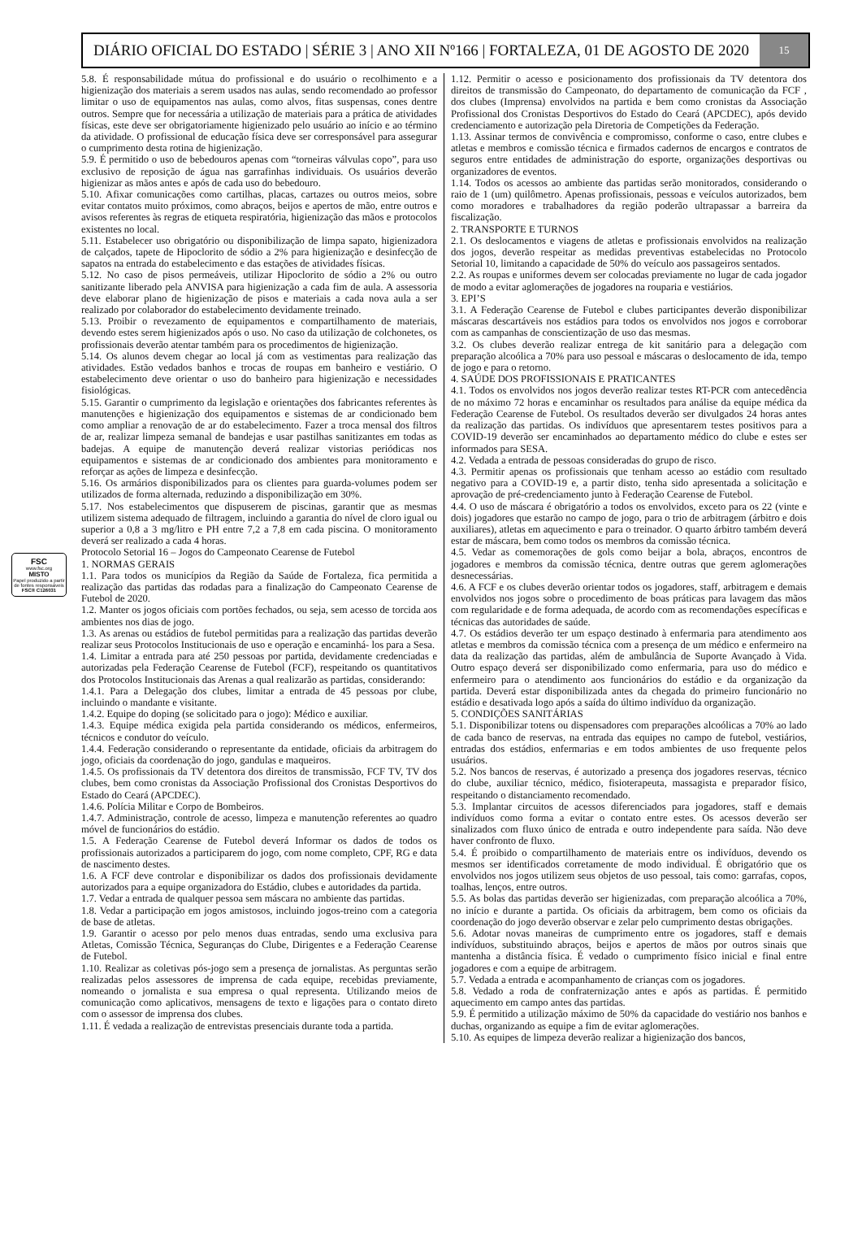DIÁRIO OFICIAL DO ESTADO | SÉRIE 3 | ANO XII Nº166 | FORTALEZA, 01 DE AGOSTO DE 2020
15
FSC
www.fsc.org
MISTO
Papel produzido a partir de fontes responsáveis
FSC® C126031
5.8. É responsabilidade mútua do profissional e do usuário o recolhimento e a higienização dos materiais a serem usados nas aulas, sendo recomendado ao professor limitar o uso de equipamentos nas aulas, como alvos, fitas suspensas, cones dentre outros. Sempre que for necessária a utilização de materiais para a prática de atividades físicas, este deve ser obrigatoriamente higienizado pelo usuário ao início e ao término da atividade. O profissional de educação física deve ser corresponsável para assegurar o cumprimento desta rotina de higienização.
5.9. É permitido o uso de bebedouros apenas com “torneiras válvulas copo”, para uso exclusivo de reposição de água nas garrafinhas individuais. Os usuários deverão higienizar as mãos antes e após de cada uso do bebedouro.
5.10. Afixar comunicações como cartilhas, placas, cartazes ou outros meios, sobre evitar contatos muito próximos, como abraços, beijos e apertos de mão, entre outros e avisos referentes às regras de etiqueta respiratória, higienização das mãos e protocolos existentes no local.
5.11. Estabelecer uso obrigatório ou disponibilização de limpa sapato, higienizadora de calçados, tapete de Hipoclorito de sódio a 2% para higienização e desinfecção de sapatos na entrada do estabelecimento e das estações de atividades físicas.
5.12. No caso de pisos permeáveis, utilizar Hipoclorito de sódio a 2% ou outro sanitizante liberado pela ANVISA para higienização a cada fim de aula. A assessoria deve elaborar plano de higienização de pisos e materiais a cada nova aula a ser realizado por colaborador do estabelecimento devidamente treinado.
5.13. Proibir o revezamento de equipamentos e compartilhamento de materiais, devendo estes serem higienizados após o uso. No caso da utilização de colchonetes, os profissionais deverão atentar também para os procedimentos de higienização.
5.14. Os alunos devem chegar ao local já com as vestimentas para realização das atividades. Estão vedados banhos e trocas de roupas em banheiro e vestiário. O estabelecimento deve orientar o uso do banheiro para higienização e necessidades fisiológicas.
5.15. Garantir o cumprimento da legislação e orientações dos fabricantes referentes às manutenções e higienização dos equipamentos e sistemas de ar condicionado bem como ampliar a renovação de ar do estabelecimento. Fazer a troca mensal dos filtros de ar, realizar limpeza semanal de bandejas e usar pastilhas sanitizantes em todas as badejas. A equipe de manutenção deverá realizar vistorias periódicas nos equipamentos e sistemas de ar condicionado dos ambientes para monitoramento e reforçar as ações de limpeza e desinfecção.
5.16. Os armários disponibilizados para os clientes para guarda-volumes podem ser utilizados de forma alternada, reduzindo a disponibilização em 30%.
5.17. Nos estabelecimentos que dispuserem de piscinas, garantir que as mesmas utilizem sistema adequado de filtragem, incluindo a garantia do nível de cloro igual ou superior a 0,8 a 3 mg/litro e PH entre 7,2 a 7,8 em cada piscina. O monitoramento deverá ser realizado a cada 4 horas.
Protocolo Setorial 16 – Jogos do Campeonato Cearense de Futebol
1. NORMAS GERAIS
1.1. Para todos os municípios da Região da Saúde de Fortaleza, fica permitida a realização das partidas das rodadas para a finalização do Campeonato Cearense de Futebol de 2020.
1.2. Manter os jogos oficiais com portões fechados, ou seja, sem acesso de torcida aos ambientes nos dias de jogo.
1.3. As arenas ou estádios de futebol permitidas para a realização das partidas deverão realizar seus Protocolos Institucionais de uso e operação e encaminhá- los para a Sesa.
1.4. Limitar a entrada para até 250 pessoas por partida, devidamente credenciadas e autorizadas pela Federação Cearense de Futebol (FCF), respeitando os quantitativos dos Protocolos Institucionais das Arenas a qual realizarão as partidas, considerando:
1.4.1. Para a Delegação dos clubes, limitar a entrada de 45 pessoas por clube, incluindo o mandante e visitante.
1.4.2. Equipe do doping (se solicitado para o jogo): Médico e auxiliar.
1.4.3. Equipe médica exigida pela partida considerando os médicos, enfermeiros, técnicos e condutor do veículo.
1.4.4. Federação considerando o representante da entidade, oficiais da arbitragem do jogo, oficiais da coordenação do jogo, gandulas e maqueiros.
1.4.5. Os profissionais da TV detentora dos direitos de transmissão, FCF TV, TV dos clubes, bem como cronistas da Associação Profissional dos Cronistas Desportivos do Estado do Ceará (APCDEC).
1.4.6. Polícia Militar e Corpo de Bombeiros.
1.4.7. Administração, controle de acesso, limpeza e manutenção referentes ao quadro móvel de funcionários do estádio.
1.5. A Federação Cearense de Futebol deverá Informar os dados de todos os profissionais autorizados a participarem do jogo, com nome completo, CPF, RG e data de nascimento destes.
1.6. A FCF deve controlar e disponibilizar os dados dos profissionais devidamente autorizados para a equipe organizadora do Estádio, clubes e autoridades da partida.
1.7. Vedar a entrada de qualquer pessoa sem máscara no ambiente das partidas.
1.8. Vedar a participação em jogos amistosos, incluindo jogos-treino com a categoria de base de atletas.
1.9. Garantir o acesso por pelo menos duas entradas, sendo uma exclusiva para Atletas, Comissão Técnica, Seguranças do Clube, Dirigentes e a Federação Cearense de Futebol.
1.10. Realizar as coletivas pós-jogo sem a presença de jornalistas. As perguntas serão realizadas pelos assessores de imprensa de cada equipe, recebidas previamente, nomeando o jornalista e sua empresa o qual representa. Utilizando meios de comunicação como aplicativos, mensagens de texto e ligações para o contato direto com o assessor de imprensa dos clubes.
1.11. É vedada a realização de entrevistas presenciais durante toda a partida.
1.12. Permitir o acesso e posicionamento dos profissionais da TV detentora dos direitos de transmissão do Campeonato, do departamento de comunicação da FCF , dos clubes (Imprensa) envolvidos na partida e bem como cronistas da Associação Profissional dos Cronistas Desportivos do Estado do Ceará (APCDEC), após devido credenciamento e autorização pela Diretoria de Competições da Federação.
1.13. Assinar termos de convivência e compromisso, conforme o caso, entre clubes e atletas e membros e comissão técnica e firmados cadernos de encargos e contratos de seguros entre entidades de administração do esporte, organizações desportivas ou organizadores de eventos.
1.14. Todos os acessos ao ambiente das partidas serão monitorados, considerando o raio de 1 (um) quilômetro. Apenas profissionais, pessoas e veículos autorizados, bem como moradores e trabalhadores da região poderão ultrapassar a barreira da fiscalização.
2. TRANSPORTE E TURNOS
2.1. Os deslocamentos e viagens de atletas e profissionais envolvidos na realização dos jogos, deverão respeitar as medidas preventivas estabelecidas no Protocolo Setorial 10, limitando a capacidade de 50% do veículo aos passageiros sentados.
2.2. As roupas e uniformes devem ser colocadas previamente no lugar de cada jogador de modo a evitar aglomerações de jogadores na rouparia e vestiários.
3. EPI’S
3.1. A Federação Cearense de Futebol e clubes participantes deverão disponibilizar máscaras descartáveis nos estádios para todos os envolvidos nos jogos e corroborar com as campanhas de conscientização de uso das mesmas.
3.2. Os clubes deverão realizar entrega de kit sanitário para a delegação com preparação alcoólica a 70% para uso pessoal e máscaras o deslocamento de ida, tempo de jogo e para o retorno.
4. SAÚDE DOS PROFISSIONAIS E PRATICANTES
4.1. Todos os envolvidos nos jogos deverão realizar testes RT-PCR com antecedência de no máximo 72 horas e encaminhar os resultados para análise da equipe médica da Federação Cearense de Futebol. Os resultados deverão ser divulgados 24 horas antes da realização das partidas. Os indivíduos que apresentarem testes positivos para a COVID-19 deverão ser encaminhados ao departamento médico do clube e estes ser informados para SESA.
4.2. Vedada a entrada de pessoas consideradas do grupo de risco.
4.3. Permitir apenas os profissionais que tenham acesso ao estádio com resultado negativo para a COVID-19 e, a partir disto, tenha sido apresentada a solicitação e aprovação de pré-credenciamento junto à Federação Cearense de Futebol.
4.4. O uso de máscara é obrigatório a todos os envolvidos, exceto para os 22 (vinte e dois) jogadores que estarão no campo de jogo, para o trio de arbitragem (árbitro e dois auxiliares), atletas em aquecimento e para o treinador. O quarto árbitro também deverá estar de máscara, bem como todos os membros da comissão técnica.
4.5. Vedar as comemorações de gols como beijar a bola, abraços, encontros de jogadores e membros da comissão técnica, dentre outras que gerem aglomerações desnecessárias.
4.6. A FCF e os clubes deverão orientar todos os jogadores, staff, arbitragem e demais envolvidos nos jogos sobre o procedimento de boas práticas para lavagem das mãos com regularidade e de forma adequada, de acordo com as recomendações específicas e técnicas das autoridades de saúde.
4.7. Os estádios deverão ter um espaço destinado à enfermaria para atendimento aos atletas e membros da comissão técnica com a presença de um médico e enfermeiro na data da realização das partidas, além de ambulância de Suporte Avançado à Vida. Outro espaço deverá ser disponibilizado como enfermaria, para uso do médico e enfermeiro para o atendimento aos funcionários do estádio e da organização da partida. Deverá estar disponibilizada antes da chegada do primeiro funcionário no estádio e desativada logo após a saída do último indivíduo da organização.
5. CONDIÇÕES SANITÁRIAS
5.1. Disponibilizar totens ou dispensadores com preparações alcoólicas a 70% ao lado de cada banco de reservas, na entrada das equipes no campo de futebol, vestiários, entradas dos estádios, enfermarias e em todos ambientes de uso frequente pelos usuários.
5.2. Nos bancos de reservas, é autorizado a presença dos jogadores reservas, técnico do clube, auxiliar técnico, médico, fisioterapeuta, massagista e preparador físico, respeitando o distanciamento recomendado.
5.3. Implantar circuitos de acessos diferenciados para jogadores, staff e demais indivíduos como forma a evitar o contato entre estes. Os acessos deverão ser sinalizados com fluxo único de entrada e outro independente para saída. Não deve haver confronto de fluxo.
5.4. É proibido o compartilhamento de materiais entre os indivíduos, devendo os mesmos ser identificados corretamente de modo individual. É obrigatório que os envolvidos nos jogos utilizem seus objetos de uso pessoal, tais como: garrafas, copos, toalhas, lenços, entre outros.
5.5. As bolas das partidas deverão ser higienizadas, com preparação alcoólica a 70%, no início e durante a partida. Os oficiais da arbitragem, bem como os oficiais da coordenação do jogo deverão observar e zelar pelo cumprimento destas obrigações.
5.6. Adotar novas maneiras de cumprimento entre os jogadores, staff e demais indivíduos, substituindo abraços, beijos e apertos de mãos por outros sinais que mantenha a distância física. É vedado o cumprimento físico inicial e final entre jogadores e com a equipe de arbitragem.
5.7. Vedada a entrada e acompanhamento de crianças com os jogadores.
5.8. Vedado a roda de confraternização antes e após as partidas. É permitido aquecimento em campo antes das partidas.
5.9. É permitido a utilização máximo de 50% da capacidade do vestiário nos banhos e duchas, organizando as equipe a fim de evitar aglomerações.
5.10. As equipes de limpeza deverão realizar a higienização dos bancos,